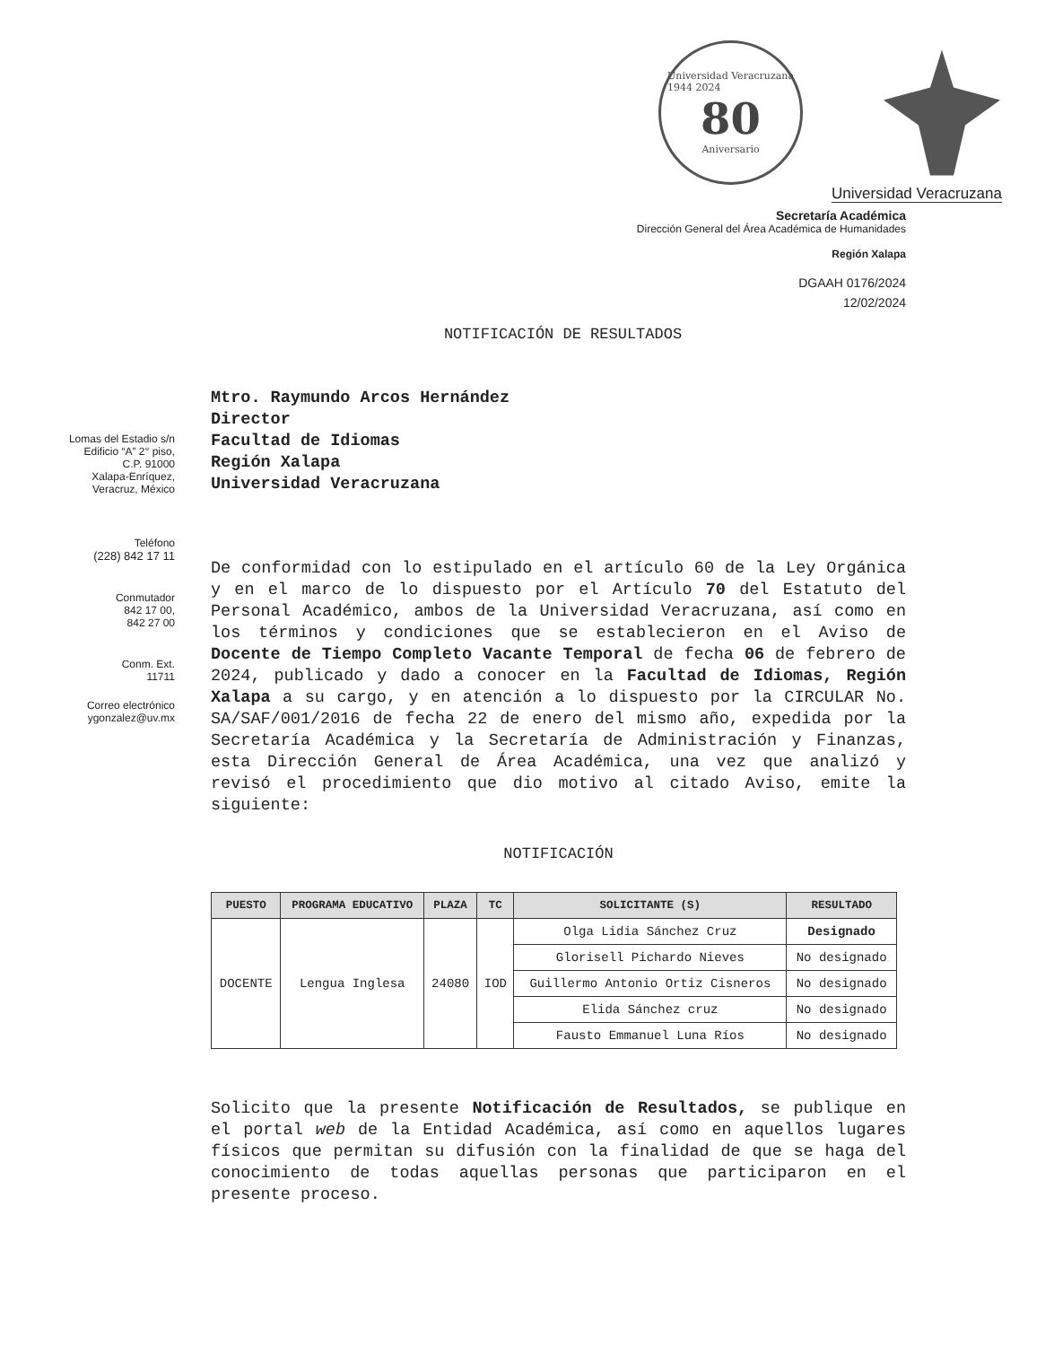Universidad Veracruzana
1944 2024
80
Aniversario
Universidad Veracruzana
Secretaría Académica
Dirección General del Área Académica de Humanidades
Región Xalapa
DGAAH 0176/2024
12/02/2024
NOTIFICACIÓN DE RESULTADOS
Lomas del Estadio s/n
Edificio “A” 2° piso,
C.P. 91000
Xalapa-Enríquez,
Veracruz, México
Teléfono
(228) 842 17 11
Conmutador
842 17 00,
842 27 00
Conm. Ext.
11711
Correo electrónico
ygonzalez@uv.mx
Mtro. Raymundo Arcos Hernández
Director
Facultad de Idiomas
Región Xalapa
Universidad Veracruzana
De conformidad con lo estipulado en el artículo 60 de la Ley Orgánica y en el marco de lo dispuesto por el Artículo 70 del Estatuto del Personal Académico, ambos de la Universidad Veracruzana, así como en los términos y condiciones que se establecieron en el Aviso de Docente de Tiempo Completo Vacante Temporal de fecha 06 de febrero de 2024, publicado y dado a conocer en la Facultad de Idiomas, Región Xalapa a su cargo, y en atención a lo dispuesto por la CIRCULAR No. SA/SAF/001/2016 de fecha 22 de enero del mismo año, expedida por la Secretaría Académica y la Secretaría de Administración y Finanzas, esta Dirección General de Área Académica, una vez que analizó y revisó el procedimiento que dio motivo al citado Aviso, emite la siguiente:
NOTIFICACIÓN
| PUESTO | PROGRAMA EDUCATIVO | PLAZA | TC | SOLICITANTE (S) | RESULTADO |
| --- | --- | --- | --- | --- | --- |
| DOCENTE | Lengua Inglesa | 24080 | IOD | Olga Lidia Sánchez Cruz | Designado |
| | | | | Glorisell Pichardo Nieves | No designado |
| | | | | Guillermo Antonio Ortiz Cisneros | No designado |
| | | | | Elida Sánchez cruz | No designado |
| | | | | Fausto Emmanuel Luna Ríos | No designado |
Solicito que la presente Notificación de Resultados, se publique en el portal web de la Entidad Académica, así como en aquellos lugares físicos que permitan su difusión con la finalidad de que se haga del conocimiento de todas aquellas personas que participaron en el presente proceso.